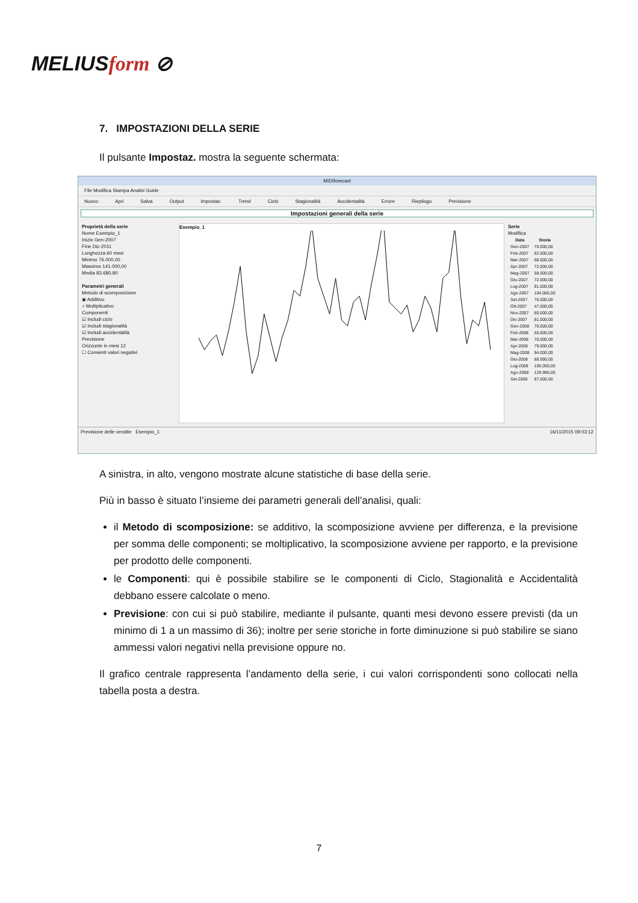MELIUSform ⊘
7. IMPOSTAZIONI DELLA SERIE
Il pulsante Impostaz. mostra la seguente schermata:
MIDIforecast
File Modifica Stampa Analisi Guide
Nuovo Apri Salva Output Impostaz. Trend Ciclo Stagionalità Accidentalità Errore Riepilogo Previsione
Impostazioni generali della serie
Proprietà della serie
Nome Esempio_1
Inizio Gen-2007
Fine Dic-2011
Lunghezza 60 mesi
Minimo 76.000,00
Massimo 141.000,00
Media 83.680,80
Parametri generali
Metodo di scomposizione
◉ Additivo
○ Moltiplicativo
Componenti
☑ Includi ciclo
☑ Includi stagionalità
☑ Includi accidentalità
Previsione
Orizzonte in mesi 12
☐ Consenti valori negativi
Esempio_1
Serie
Modifica
| Data | Storia |
| --- | --- |
| Gen-2007 | 70.000,00 |
| Feb-2007 | 62.000,00 |
| Mar-2007 | 68.000,00 |
| Apr-2007 | 72.000,00 |
| Mag-2007 | 58.000,00 |
| Giu-2007 | 72.000,00 |
| Lug-2007 | 91.000,00 |
| Ago-2007 | 104.000,00 |
| Set-2007 | 76.000,00 |
| Ott-2007 | 47.000,00 |
| Nov-2007 | 60.000,00 |
| Dic-2007 | 81.000,00 |
| Gen-2008 | 70.000,00 |
| Feb-2008 | 55.000,00 |
| Mar-2008 | 70.000,00 |
| Apr-2008 | 79.000,00 |
| Mag-2008 | 94.000,00 |
| Giu-2008 | 88.990,00 |
| Lug-2008 | 105.000,00 |
| Ago-2008 | 129.990,00 |
| Set-2008 | 97.000,00 |
Previsione delle vendite Esempio_1 16/11/2015 09:03:12
A sinistra, in alto, vengono mostrate alcune statistiche di base della serie.
Più in basso è situato l’insieme dei parametri generali dell’analisi, quali:
il Metodo di scomposizione: se additivo, la scomposizione avviene per differenza, e la previsione per somma delle componenti; se moltiplicativo, la scomposizione avviene per rapporto, e la previsione per prodotto delle componenti.
le Componenti: qui è possibile stabilire se le componenti di Ciclo, Stagionalità e Accidentalità debbano essere calcolate o meno.
Previsione: con cui si può stabilire, mediante il pulsante, quanti mesi devono essere previsti (da un minimo di 1 a un massimo di 36); inoltre per serie storiche in forte diminuzione si può stabilire se siano ammessi valori negativi nella previsione oppure no.
Il grafico centrale rappresenta l’andamento della serie, i cui valori corrispondenti sono collocati nella tabella posta a destra.
7